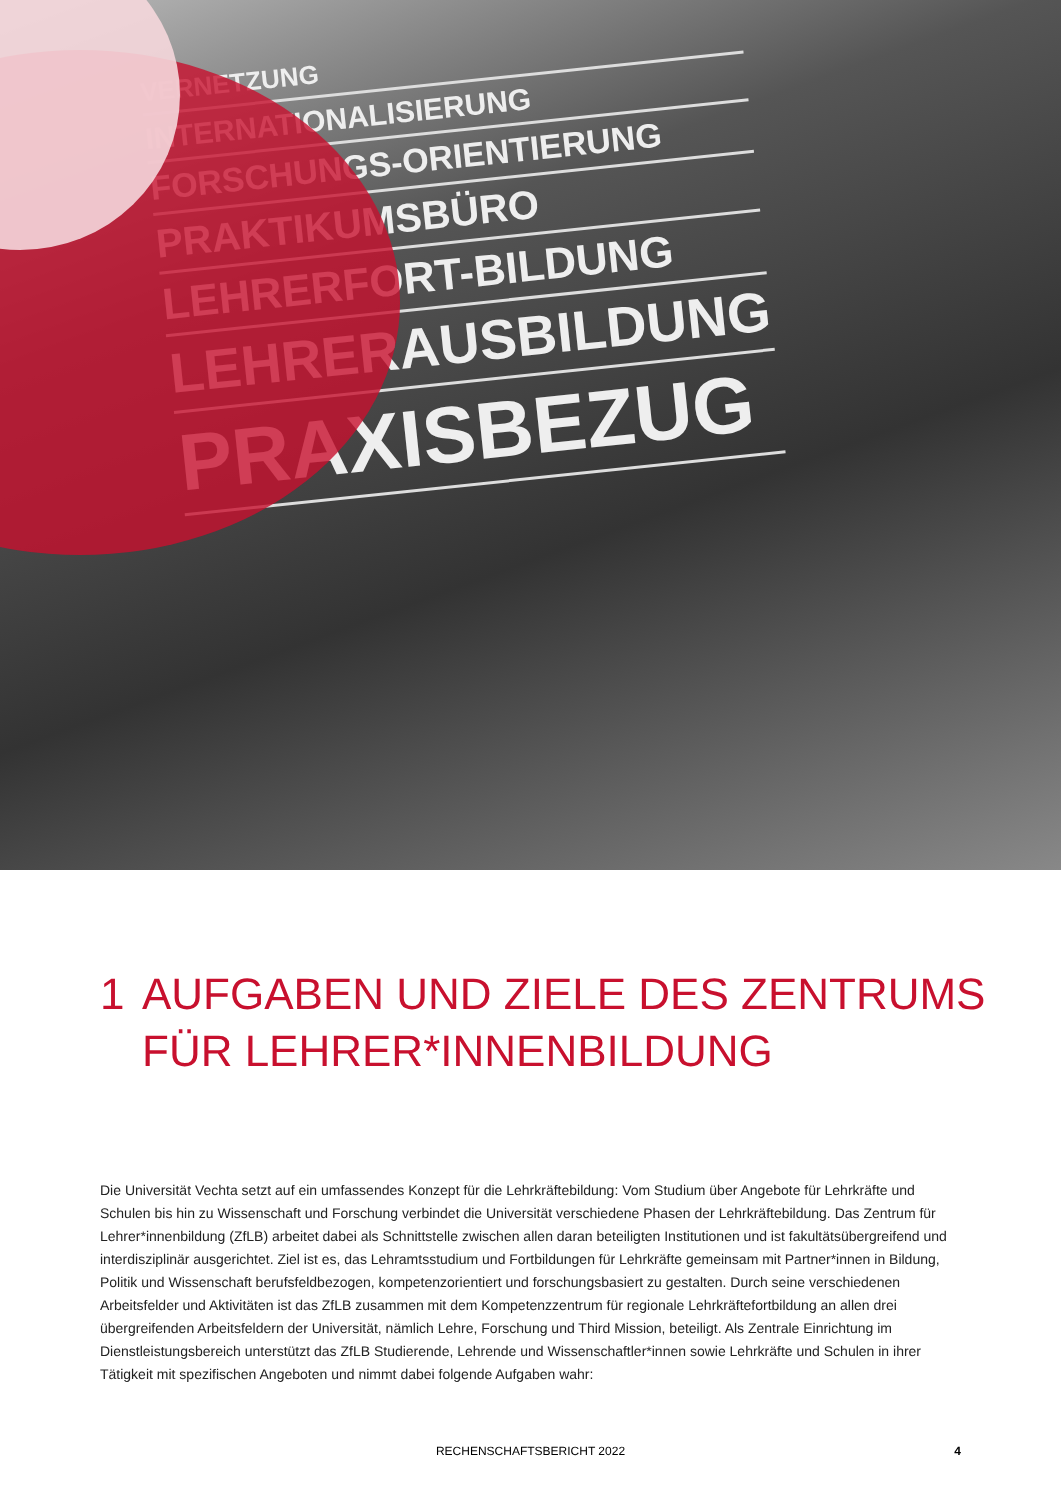VERNETZUNG
INTERNATIONALISIERUNG
FORSCHUNGS-ORIENTIERUNG
PRAKTIKUMSBÜRO
LEHRERFORT-BILDUNG
LEHRERAUSBILDUNG
PRAXISBEZUG
1 AUFGABEN UND ZIELE DES ZENTRUMS
FÜR LEHRER*INNENBILDUNG
Die Universität Vechta setzt auf ein umfassendes Konzept für die Lehrkräftebildung: Vom Studium über Angebote für Lehrkräfte und Schulen bis hin zu Wissenschaft und Forschung verbindet die Universität verschiedene Phasen der Lehrkräftebildung. Das Zentrum für Lehrer*innenbildung (ZfLB) arbeitet dabei als Schnittstelle zwischen allen daran beteiligten Institutionen und ist fakultätsübergreifend und interdisziplinär ausgerichtet. Ziel ist es, das Lehramtsstudium und Fortbildungen für Lehrkräfte gemeinsam mit Partner*innen in Bildung, Politik und Wissenschaft berufsfeldbezogen, kompetenz­orientiert und forschungsbasiert zu gestalten. Durch seine verschiedenen Arbeitsfelder und Aktivitäten ist das ZfLB zusammen mit dem Kompetenzzent­rum für regionale Lehrkräftefortbildung an allen drei übergreifenden Arbeitsfeldern der Universität, nämlich Lehre, Forschung und Third Mission, beteiligt. Als Zentrale Einrichtung im Dienstleistungsbereich unterstützt das ZfLB Studierende, Lehrende und Wissenschaftler*innen sowie Lehrkräfte und Schulen in ihrer Tätigkeit mit spezifischen Angeboten und nimmt dabei folgende Aufgaben wahr:
RECHENSCHAFTSBERICHT 2022
4